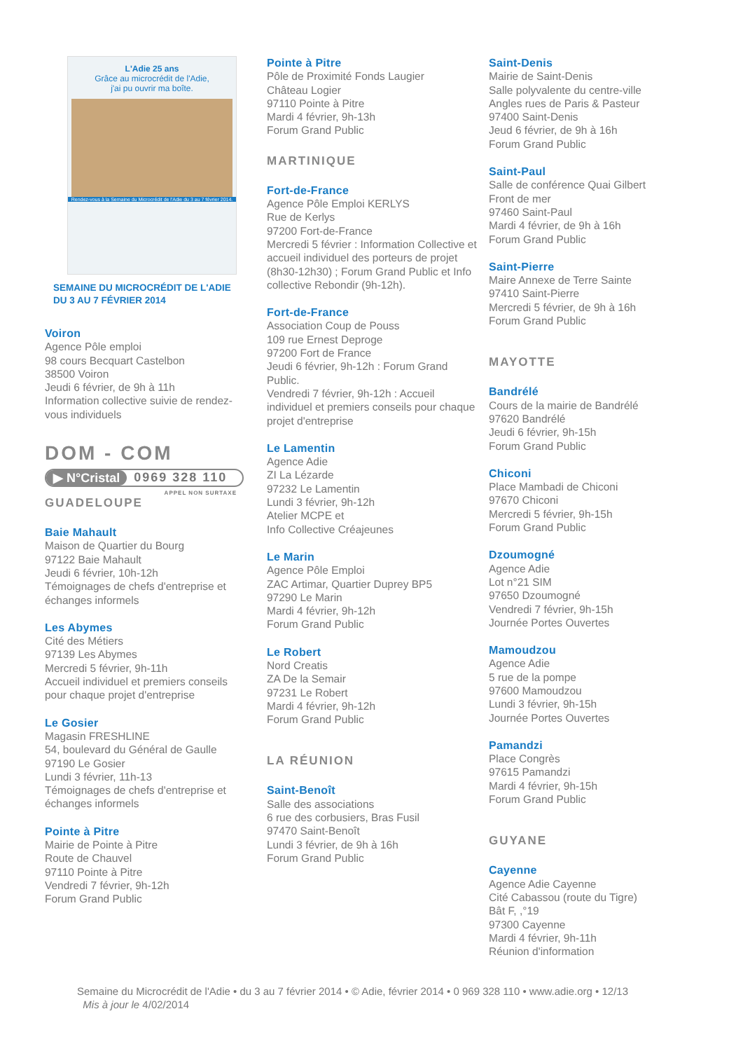L'Adie 25 ans
Grâce au microcrédit de l'Adie,
j'ai pu ouvrir ma boîte.
Rendez-vous à la Semaine du Microcrédit de l'Adie du 3 au 7 février 2014.
SEMAINE DU MICROCRÉDIT DE L'ADIE
DU 3 AU 7 FÉVRIER 2014
Voiron
Agence Pôle emploi
98 cours Becquart Castelbon
38500 Voiron
Jeudi 6 février, de 9h à 11h
Information collective suivie de rendez-vous individuels
DOM - COM
▶ N°Cristal 0969 328 110
APPEL NON SURTAXE
GUADELOUPE
Baie Mahault
Maison de Quartier du Bourg
97122 Baie Mahault
Jeudi 6 février, 10h-12h
Témoignages de chefs d'entreprise et échanges informels
Les Abymes
Cité des Métiers
97139 Les Abymes
Mercredi 5 février, 9h-11h
Accueil individuel et premiers conseils pour chaque projet d'entreprise
Le Gosier
Magasin FRESHLINE
54, boulevard du Général de Gaulle
97190 Le Gosier
Lundi 3 février, 11h-13
Témoignages de chefs d'entreprise et échanges informels
Pointe à Pitre
Mairie de Pointe à Pitre
Route de Chauvel
97110 Pointe à Pitre
Vendredi 7 février, 9h-12h
Forum Grand Public
Pointe à Pitre
Pôle de Proximité Fonds Laugier
Château Logier
97110 Pointe à Pitre
Mardi 4 février, 9h-13h
Forum Grand Public
MARTINIQUE
Fort-de-France
Agence Pôle Emploi KERLYS
Rue de Kerlys
97200 Fort-de-France
Mercredi 5 février : Information Collective et accueil individuel des porteurs de projet (8h30-12h30) ; Forum Grand Public et Info collective Rebondir (9h-12h).
Fort-de-France
Association Coup de Pouss
109 rue Ernest Deproge
97200 Fort de France
Jeudi 6 février, 9h-12h : Forum Grand Public.
Vendredi 7 février, 9h-12h : Accueil individuel et premiers conseils pour chaque projet d'entreprise
Le Lamentin
Agence Adie
ZI La Lézarde
97232 Le Lamentin
Lundi 3 février, 9h-12h
Atelier MCPE et
Info Collective Créajeunes
Le Marin
Agence Pôle Emploi
ZAC Artimar, Quartier Duprey BP5
97290 Le Marin
Mardi 4 février, 9h-12h
Forum Grand Public
Le Robert
Nord Creatis
ZA De la Semair
97231 Le Robert
Mardi 4 février, 9h-12h
Forum Grand Public
LA RÉUNION
Saint-Benoît
Salle des associations
6 rue des corbusiers, Bras Fusil
97470 Saint-Benoît
Lundi 3 février, de 9h à 16h
Forum Grand Public
Saint-Denis
Mairie de Saint-Denis
Salle polyvalente du centre-ville
Angles rues de Paris & Pasteur
97400 Saint-Denis
Jeud 6 février, de 9h à 16h
Forum Grand Public
Saint-Paul
Salle de conférence Quai Gilbert
Front de mer
97460 Saint-Paul
Mardi 4 février, de 9h à 16h
Forum Grand Public
Saint-Pierre
Maire Annexe de Terre Sainte
97410 Saint-Pierre
Mercredi 5 février, de 9h à 16h
Forum Grand Public
MAYOTTE
Bandrélé
Cours de la mairie de Bandrélé
97620 Bandrélé
Jeudi 6 février, 9h-15h
Forum Grand Public
Chiconi
Place Mambadi de Chiconi
97670 Chiconi
Mercredi 5 février, 9h-15h
Forum Grand Public
Dzoumogné
Agence Adie
Lot n°21 SIM
97650 Dzoumogné
Vendredi 7 février, 9h-15h
Journée Portes Ouvertes
Mamoudzou
Agence Adie
5 rue de la pompe
97600 Mamoudzou
Lundi 3 février, 9h-15h
Journée Portes Ouvertes
Pamandzi
Place Congrès
97615 Pamandzi
Mardi 4 février, 9h-15h
Forum Grand Public
GUYANE
Cayenne
Agence Adie Cayenne
Cité Cabassou (route du Tigre)
Bât F, ,°19
97300 Cayenne
Mardi 4 février, 9h-11h
Réunion d'information
Semaine du Microcrédit de l'Adie • du 3 au 7 février 2014 • © Adie, février 2014 • 0 969 328 110 • www.adie.org • 12/13
Mis à jour le 4/02/2014